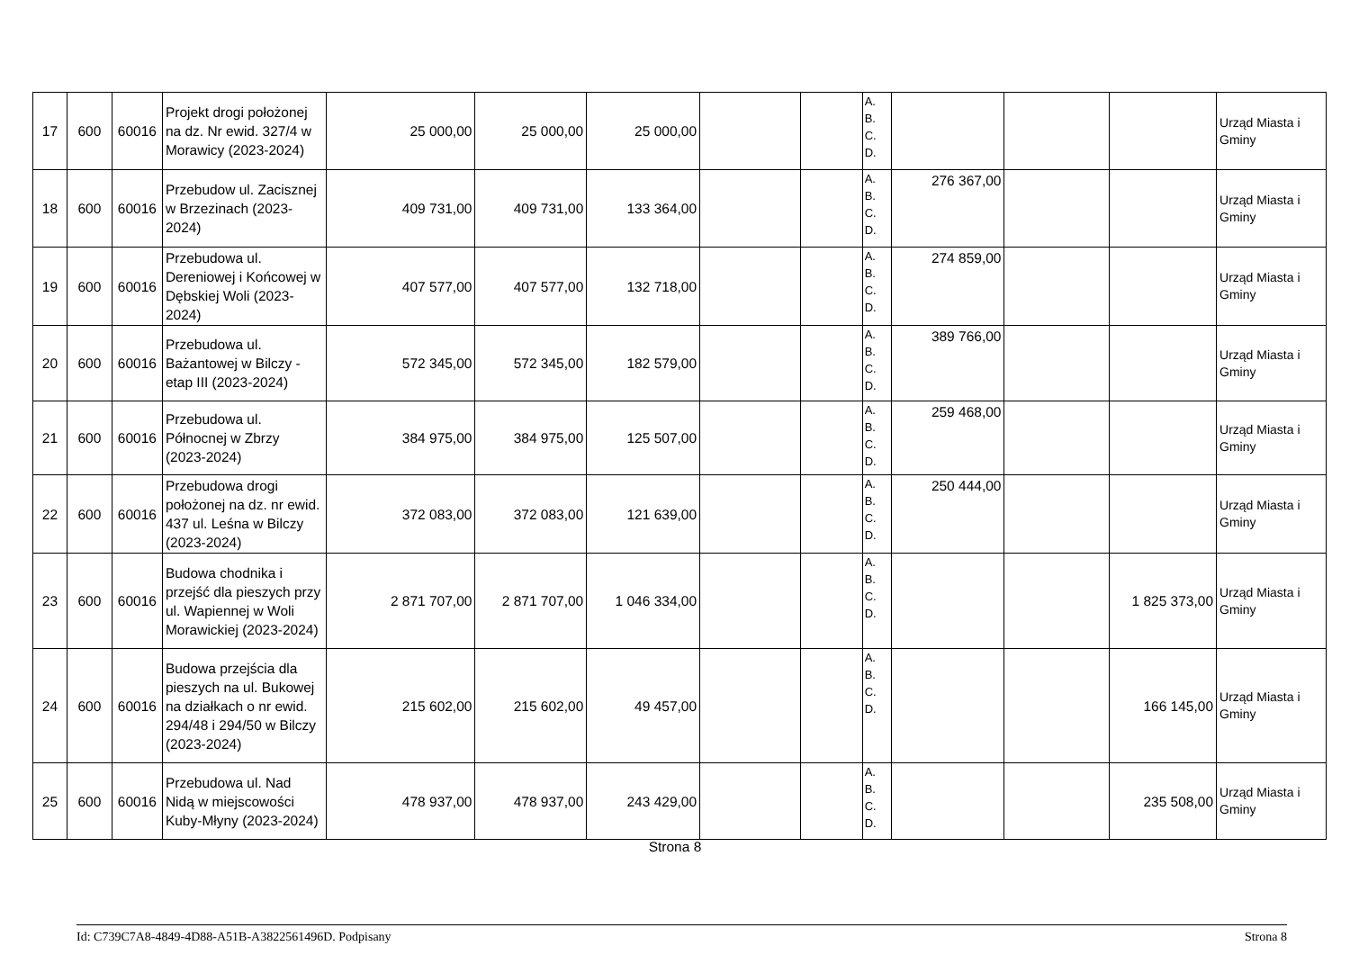| 17 | 600 | 60016 | Projekt drogi położonej na dz. Nr ewid. 327/4 w Morawicy (2023-2024) | 25 000,00 | 25 000,00 | 25 000,00 | | | A. B. C. D. | | | | Urząd Miasta i Gminy |
| 18 | 600 | 60016 | Przebudow ul. Zacisznej w Brzezinach (2023-2024) | 409 731,00 | 409 731,00 | 133 364,00 | | | A. B. C. D. | 276 367,00 | | | Urząd Miasta i Gminy |
| 19 | 600 | 60016 | Przebudowa ul. Dereniowej i Końcowej w Dębskiej Woli (2023-2024) | 407 577,00 | 407 577,00 | 132 718,00 | | | A. B. C. D. | 274 859,00 | | | Urząd Miasta i Gminy |
| 20 | 600 | 60016 | Przebudowa ul. Bażantowej w Bilczy - etap III (2023-2024) | 572 345,00 | 572 345,00 | 182 579,00 | | | A. B. C. D. | 389 766,00 | | | Urząd Miasta i Gminy |
| 21 | 600 | 60016 | Przebudowa ul. Północnej w Zbrzy (2023-2024) | 384 975,00 | 384 975,00 | 125 507,00 | | | A. B. C. D. | 259 468,00 | | | Urząd Miasta i Gminy |
| 22 | 600 | 60016 | Przebudowa drogi położonej na dz. nr ewid. 437 ul. Leśna w Bilczy (2023-2024) | 372 083,00 | 372 083,00 | 121 639,00 | | | A. B. C. D. | 250 444,00 | | | Urząd Miasta i Gminy |
| 23 | 600 | 60016 | Budowa chodnika i przejść dla pieszych przy ul. Wapiennej w Woli Morawickiej (2023-2024) | 2 871 707,00 | 2 871 707,00 | 1 046 334,00 | | | A. B. C. D. | | | 1 825 373,00 | Urząd Miasta i Gminy |
| 24 | 600 | 60016 | Budowa przejścia dla pieszych na ul. Bukowej na działkach o nr ewid. 294/48 i 294/50 w Bilczy (2023-2024) | 215 602,00 | 215 602,00 | 49 457,00 | | | A. B. C. D. | | | 166 145,00 | Urząd Miasta i Gminy |
| 25 | 600 | 60016 | Przebudowa ul. Nad Nidą w miejscowości Kuby-Młyny (2023-2024) | 478 937,00 | 478 937,00 | 243 429,00 | | | A. B. C. D. | | | 235 508,00 | Urząd Miasta i Gminy |
Strona 8
Id: C739C7A8-4849-4D88-A51B-A3822561496D. Podpisany Strona 8